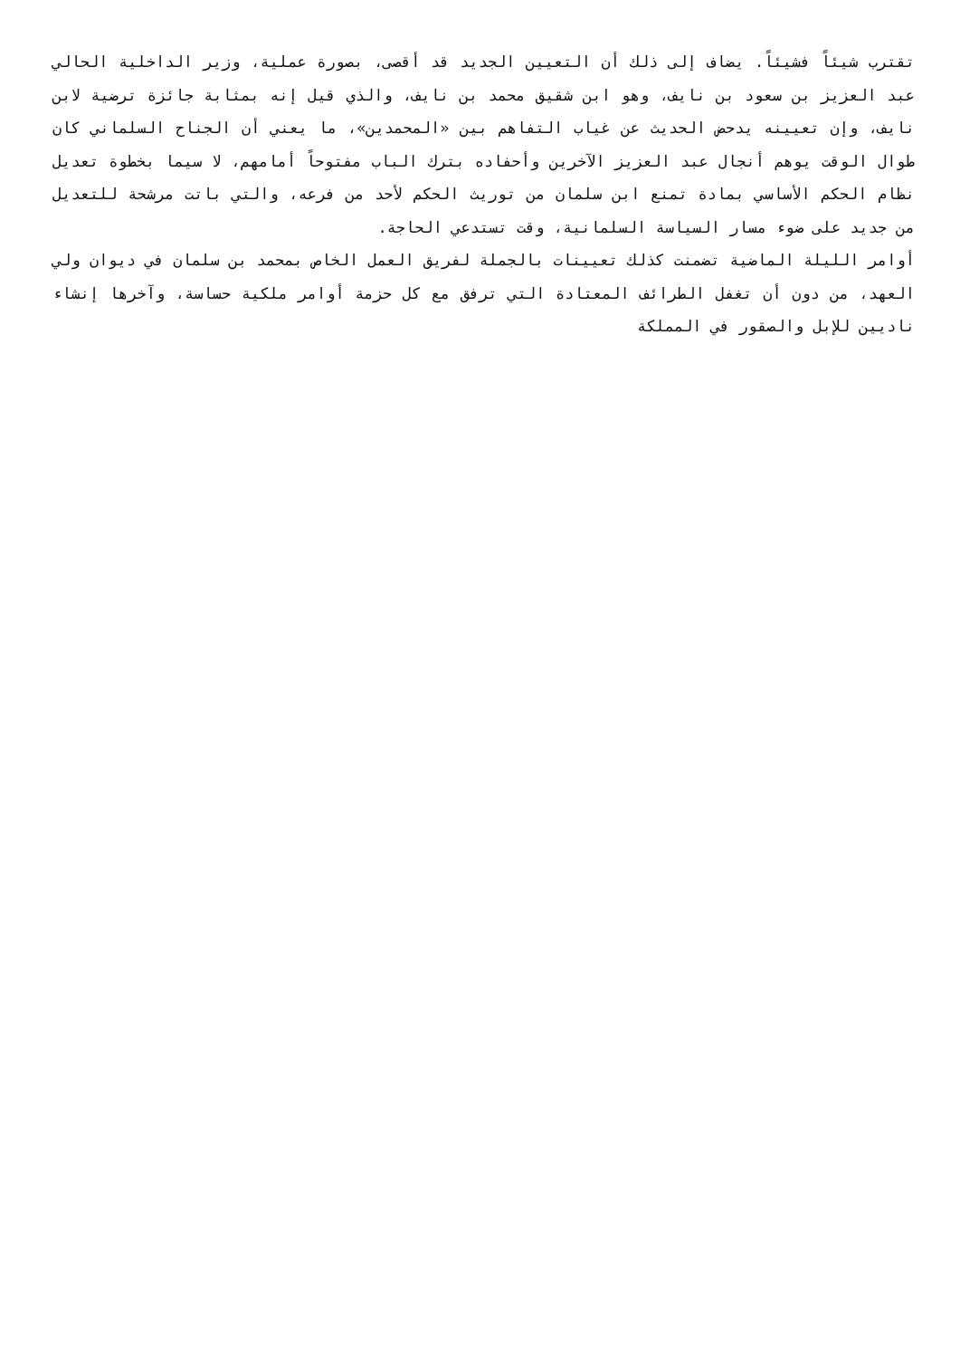تقترب شيئاً فشيئاً. يضاف إلى ذلك أن التعيين الجديد قد أقصى، بصورة عملية، وزير الداخلية الحالي عبد العزيز بن سعود بن نايف، وهو ابن شقيق محمد بن نايف، والذي قيل إنه بمثابة جائزة ترضية لابن نايف، وإن تعيينه يدحض الحديث عن غياب التفاهم بين «المحمدين»، ما يعني أن الجناح السلماني كان طوال الوقت يوهم أنجال عبد العزيز الآخرين وأحفاده بترك الباب مفتوحاً أمامهم، لا سيما بخطوة تعديل نظام الحكم الأساسي بمادة تمنع ابن سلمان من توريث الحكم لأحد من فرعه، والتي باتت مرشحة للتعديل من جديد على ضوء مسار السياسة السلمانية، وقت تستدعي الحاجة.
أوامر الليلة الماضية تضمنت كذلك تعيينات بالجملة لفريق العمل الخاص بمحمد بن سلمان في ديوان ولي العهد، من دون أن تغفل الطرائف المعتادة التي ترفق مع كل حزمة أوامر ملكية حساسة، وآخرها إنشاء ناديين للإبل والصقور في المملكة